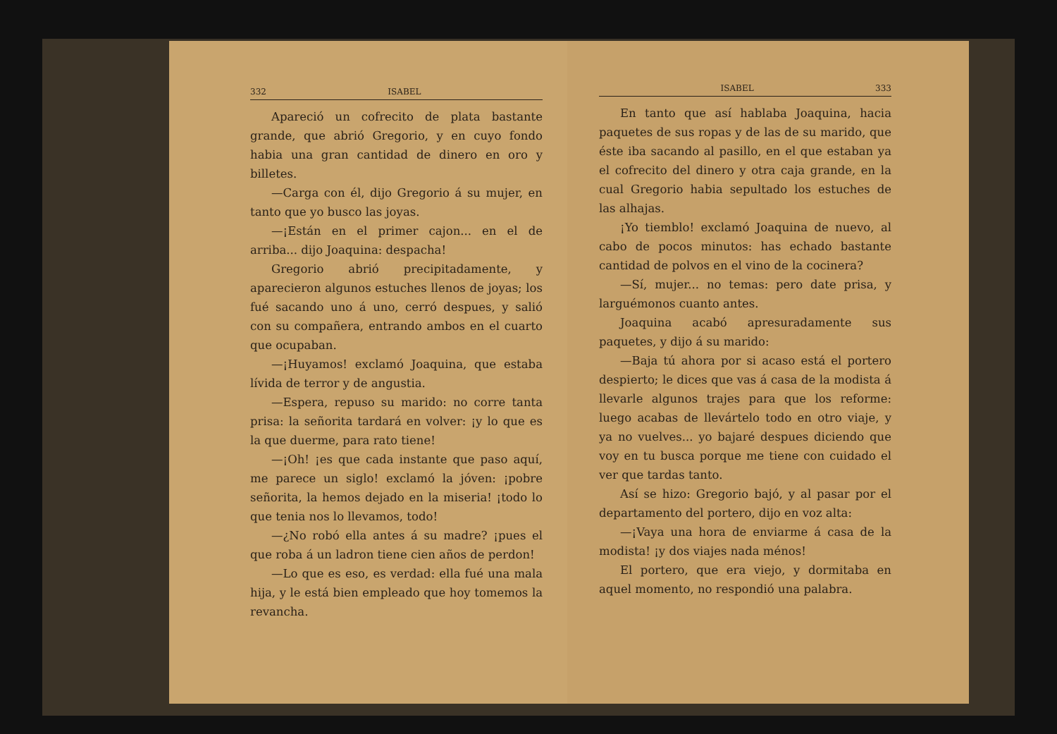332 ISABEL
Apareció un cofrecito de plata bastante grande, que abrió Gregorio, y en cuyo fondo habia una gran cantidad de dinero en oro y billetes.
—Carga con él, dijo Gregorio á su mujer, en tanto que yo busco las joyas.
—¡Están en el primer cajon... en el de arriba... dijo Joaquina: despacha!
Gregorio abrió precipitadamente, y aparecieron algunos estuches llenos de joyas; los fué sacando uno á uno, cerró despues, y salió con su compañera, entrando ambos en el cuarto que ocupaban.
—¡Huyamos! exclamó Joaquina, que estaba lívida de terror y de angustia.
—Espera, repuso su marido: no corre tanta prisa: la señorita tardará en volver: ¡y lo que es la que duerme, para rato tiene!
—¡Oh! ¡es que cada instante que paso aquí, me parece un siglo! exclamó la jóven: ¡pobre señorita, la hemos dejado en la miseria! ¡todo lo que tenia nos lo llevamos, todo!
—¿No robó ella antes á su madre? ¡pues el que roba á un ladron tiene cien años de perdon!
—Lo que es eso, es verdad: ella fué una mala hija, y le está bien empleado que hoy tomemos la revancha.
ISABEL 333
En tanto que así hablaba Joaquina, hacia paquetes de sus ropas y de las de su marido, que éste iba sacando al pasillo, en el que estaban ya el cofrecito del dinero y otra caja grande, en la cual Gregorio habia sepultado los estuches de las alhajas.
¡Yo tiemblo! exclamó Joaquina de nuevo, al cabo de pocos minutos: has echado bastante cantidad de polvos en el vino de la cocinera?
—Sí, mujer... no temas: pero date prisa, y larguémonos cuanto antes.
Joaquina acabó apresuradamente sus paquetes, y dijo á su marido:
—Baja tú ahora por si acaso está el portero despierto; le dices que vas á casa de la modista á llevarle algunos trajes para que los reforme: luego acabas de llevártelo todo en otro viaje, y ya no vuelves... yo bajaré despues diciendo que voy en tu busca porque me tiene con cuidado el ver que tardas tanto.
Así se hizo: Gregorio bajó, y al pasar por el departamento del portero, dijo en voz alta:
—¡Vaya una hora de enviarme á casa de la modista! ¡y dos viajes nada ménos!
El portero, que era viejo, y dormitaba en aquel momento, no respondió una palabra.